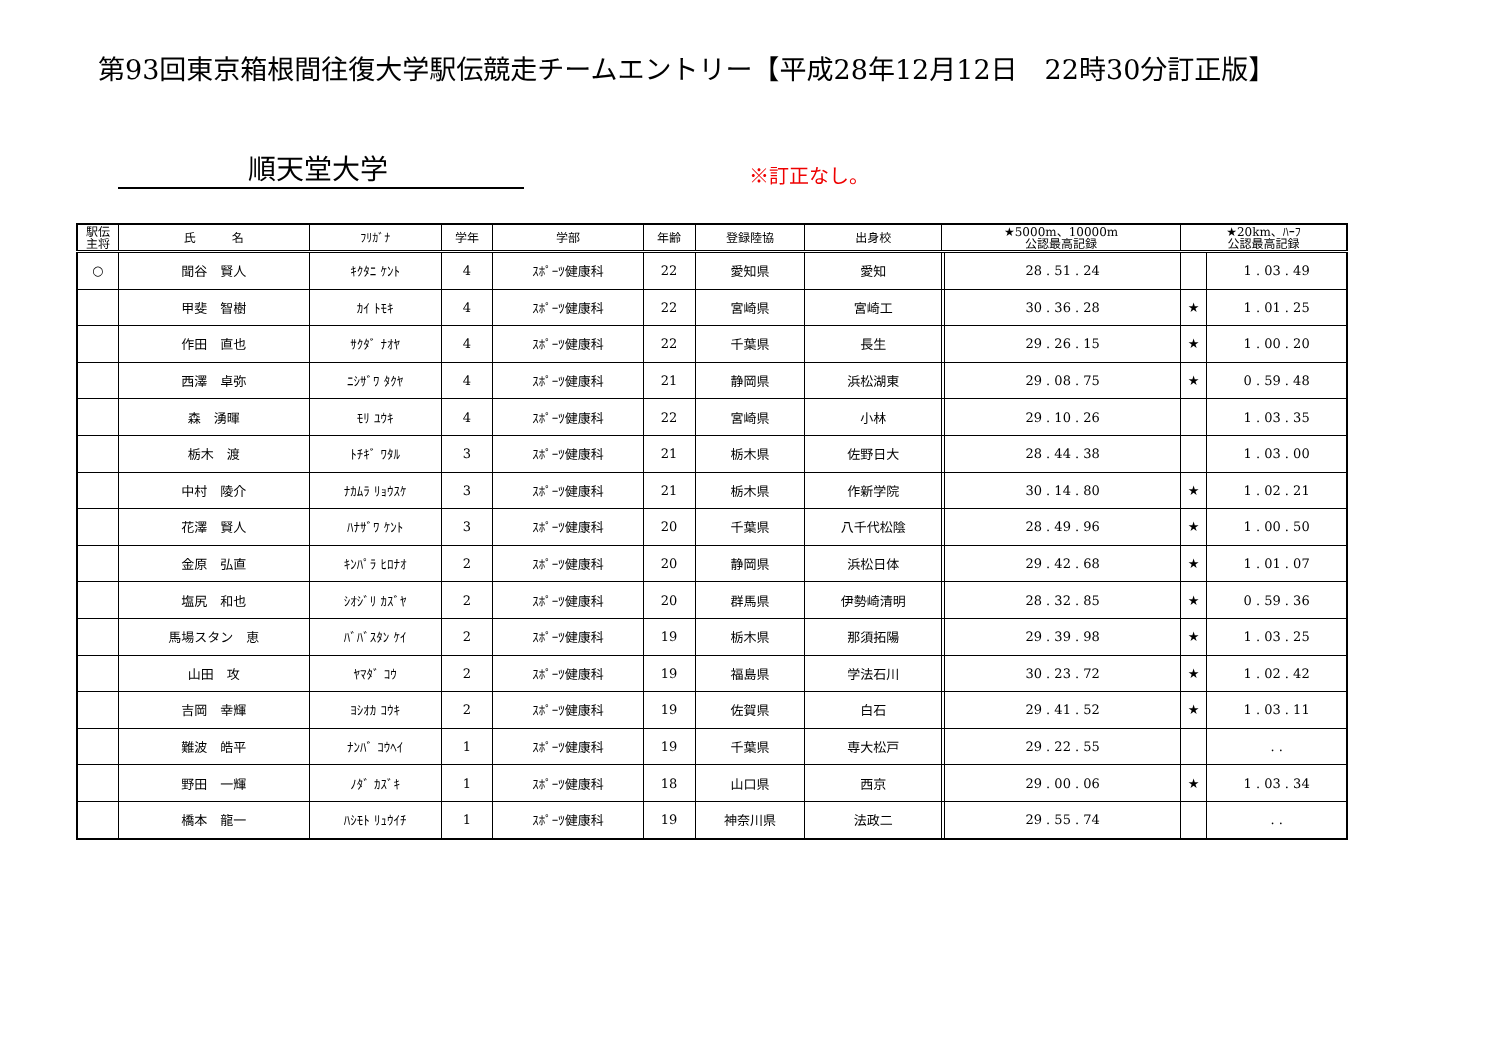第93回東京箱根間往復大学駅伝競走チームエントリー【平成28年12月12日　22時30分訂正版】
順天堂大学
※訂正なし。
| 駅伝 主将 | 氏 名 | ﾌﾘｶﾞﾅ | 学年 | 学部 | 年齢 | 登録陸協 | 出身校 | ★5000m、10000m 公認最高記録 | | ★20km、ﾊｰﾌ 公認最高記録 | |
| --- | --- | --- | --- | --- | --- | --- | --- | --- | --- | --- | --- |
| ○ | 聞谷 賢人 | ｷｸﾀﾆ ｹﾝﾄ | 4 | ｽﾎﾟｰﾂ健康科 | 22 | 愛知県 | 愛知 | | 28 . 51 . 24 | | 1 . 03 . 49 |
| | 甲斐 智樹 | ｶｲ ﾄﾓｷ | 4 | ｽﾎﾟｰﾂ健康科 | 22 | 宮崎県 | 宮崎工 | | 30 . 36 . 28 | ★ | 1 . 01 . 25 |
| | 作田 直也 | ｻｸﾀﾞ ﾅｵﾔ | 4 | ｽﾎﾟｰﾂ健康科 | 22 | 千葉県 | 長生 | | 29 . 26 . 15 | ★ | 1 . 00 . 20 |
| | 西澤 卓弥 | ﾆｼｻﾞﾜ ﾀｸﾔ | 4 | ｽﾎﾟｰﾂ健康科 | 21 | 静岡県 | 浜松湖東 | | 29 . 08 . 75 | ★ | 0 . 59 . 48 |
| | 森 湧暉 | ﾓﾘ ﾕｳｷ | 4 | ｽﾎﾟｰﾂ健康科 | 22 | 宮崎県 | 小林 | | 29 . 10 . 26 | | 1 . 03 . 35 |
| | 栃木 渡 | ﾄﾁｷﾞ ﾜﾀﾙ | 3 | ｽﾎﾟｰﾂ健康科 | 21 | 栃木県 | 佐野日大 | | 28 . 44 . 38 | | 1 . 03 . 00 |
| | 中村 陵介 | ﾅｶﾑﾗ ﾘｮｳｽｹ | 3 | ｽﾎﾟｰﾂ健康科 | 21 | 栃木県 | 作新学院 | | 30 . 14 . 80 | ★ | 1 . 02 . 21 |
| | 花澤 賢人 | ﾊﾅｻﾞﾜ ｹﾝﾄ | 3 | ｽﾎﾟｰﾂ健康科 | 20 | 千葉県 | 八千代松陰 | | 28 . 49 . 96 | ★ | 1 . 00 . 50 |
| | 金原 弘直 | ｷﾝﾊﾟﾗ ﾋﾛﾅｵ | 2 | ｽﾎﾟｰﾂ健康科 | 20 | 静岡県 | 浜松日体 | | 29 . 42 . 68 | ★ | 1 . 01 . 07 |
| | 塩尻 和也 | ｼｵｼﾞﾘ ｶｽﾞﾔ | 2 | ｽﾎﾟｰﾂ健康科 | 20 | 群馬県 | 伊勢崎清明 | | 28 . 32 . 85 | ★ | 0 . 59 . 36 |
| | 馬場スタン 恵 | ﾊﾞﾊﾞｽﾀﾝ ｹｲ | 2 | ｽﾎﾟｰﾂ健康科 | 19 | 栃木県 | 那須拓陽 | | 29 . 39 . 98 | ★ | 1 . 03 . 25 |
| | 山田 攻 | ﾔﾏﾀﾞ ｺｳ | 2 | ｽﾎﾟｰﾂ健康科 | 19 | 福島県 | 学法石川 | | 30 . 23 . 72 | ★ | 1 . 02 . 42 |
| | 吉岡 幸輝 | ﾖｼｵｶ ｺｳｷ | 2 | ｽﾎﾟｰﾂ健康科 | 19 | 佐賀県 | 白石 | | 29 . 41 . 52 | ★ | 1 . 03 . 11 |
| | 難波 皓平 | ﾅﾝﾊﾞ ｺｳﾍｲ | 1 | ｽﾎﾟｰﾂ健康科 | 19 | 千葉県 | 専大松戸 | | 29 . 22 . 55 | | . . |
| | 野田 一輝 | ﾉﾀﾞ ｶｽﾞｷ | 1 | ｽﾎﾟｰﾂ健康科 | 18 | 山口県 | 西京 | | 29 . 00 . 06 | ★ | 1 . 03 . 34 |
| | 橋本 龍一 | ﾊｼﾓﾄ ﾘｭｳｲﾁ | 1 | ｽﾎﾟｰﾂ健康科 | 19 | 神奈川県 | 法政二 | | 29 . 55 . 74 | | . . |